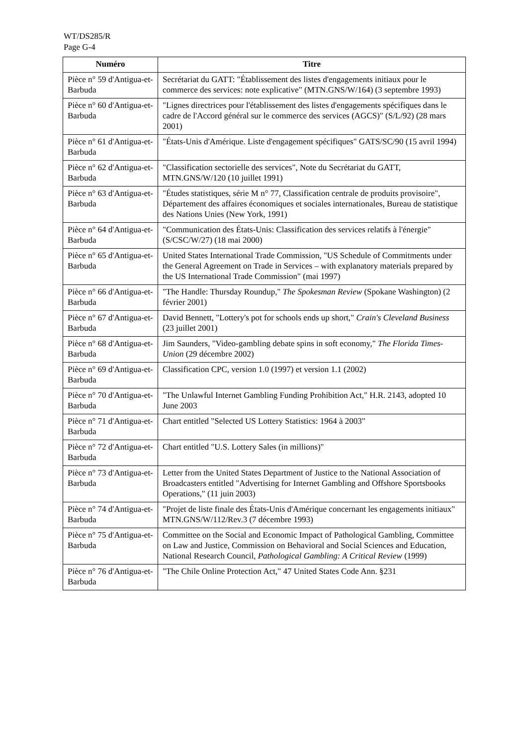WT/DS285/R
Page G-4
| Numéro | Titre |
| --- | --- |
| Pièce n° 59 d'Antigua-et-Barbuda | Secrétariat du GATT: "Établissement des listes d'engagements initiaux pour le commerce des services: note explicative" (MTN.GNS/W/164) (3 septembre 1993) |
| Pièce n° 60 d'Antigua-et-Barbuda | "Lignes directrices pour l'établissement des listes d'engagements spécifiques dans le cadre de l'Accord général sur le commerce des services (AGCS)" (S/L/92) (28 mars 2001) |
| Pièce n° 61 d'Antigua-et-Barbuda | "États-Unis d'Amérique. Liste d'engagement spécifiques" GATS/SC/90 (15 avril 1994) |
| Pièce n° 62 d'Antigua-et-Barbuda | "Classification sectorielle des services", Note du Secrétariat du GATT, MTN.GNS/W/120 (10 juillet 1991) |
| Pièce n° 63 d'Antigua-et-Barbuda | "Études statistiques, série M n° 77, Classification centrale de produits provisoire", Département des affaires économiques et sociales internationales, Bureau de statistique des Nations Unies (New York, 1991) |
| Pièce n° 64 d'Antigua-et-Barbuda | "Communication des États-Unis: Classification des services relatifs à l'énergie" (S/CSC/W/27) (18 mai 2000) |
| Pièce n° 65 d'Antigua-et-Barbuda | United States International Trade Commission, "US Schedule of Commitments under the General Agreement on Trade in Services – with explanatory materials prepared by the US International Trade Commission" (mai 1997) |
| Pièce n° 66 d'Antigua-et-Barbuda | "The Handle: Thursday Roundup," The Spokesman Review (Spokane Washington) (2 février 2001) |
| Pièce n° 67 d'Antigua-et-Barbuda | David Bennett, "Lottery's pot for schools ends up short," Crain's Cleveland Business (23 juillet 2001) |
| Pièce n° 68 d'Antigua-et-Barbuda | Jim Saunders, "Video-gambling debate spins in soft economy," The Florida Times-Union (29 décembre 2002) |
| Pièce n° 69 d'Antigua-et-Barbuda | Classification CPC, version 1.0 (1997) et version 1.1 (2002) |
| Pièce n° 70 d'Antigua-et-Barbuda | "The Unlawful Internet Gambling Funding Prohibition Act," H.R. 2143, adopted 10 June 2003 |
| Pièce n° 71 d'Antigua-et-Barbuda | Chart entitled "Selected US Lottery Statistics: 1964 à 2003" |
| Pièce n° 72 d'Antigua-et-Barbuda | Chart entitled "U.S. Lottery Sales (in millions)" |
| Pièce n° 73 d'Antigua-et-Barbuda | Letter from the United States Department of Justice to the National Association of Broadcasters entitled "Advertising for Internet Gambling and Offshore Sportsbooks Operations," (11 juin 2003) |
| Pièce n° 74 d'Antigua-et-Barbuda | "Projet de liste finale des États-Unis d'Amérique concernant les engagements initiaux" MTN.GNS/W/112/Rev.3 (7 décembre 1993) |
| Pièce n° 75 d'Antigua-et-Barbuda | Committee on the Social and Economic Impact of Pathological Gambling, Committee on Law and Justice, Commission on Behavioral and Social Sciences and Education, National Research Council, Pathological Gambling: A Critical Review (1999) |
| Pièce n° 76 d'Antigua-et-Barbuda | "The Chile Online Protection Act," 47 United States Code Ann. §231 |